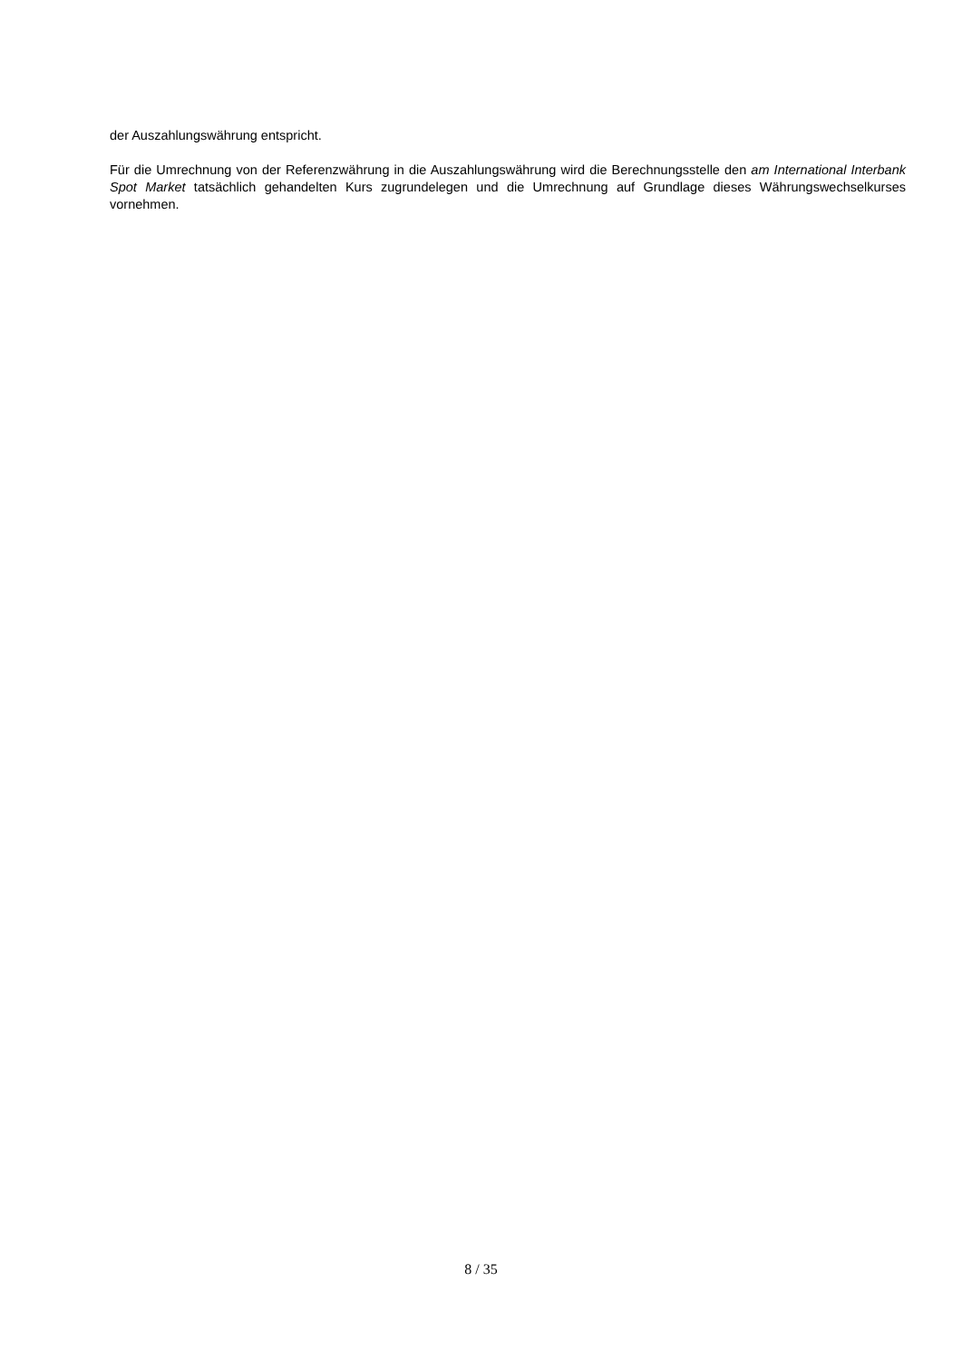der Auszahlungswährung entspricht.
Für die Umrechnung von der Referenzwährung in die Auszahlungswährung wird die Berechnungsstelle den am International Interbank Spot Market tatsächlich gehandelten Kurs zugrundelegen und die Umrechnung auf Grundlage dieses Währungswechselkurses vornehmen.
8 / 35